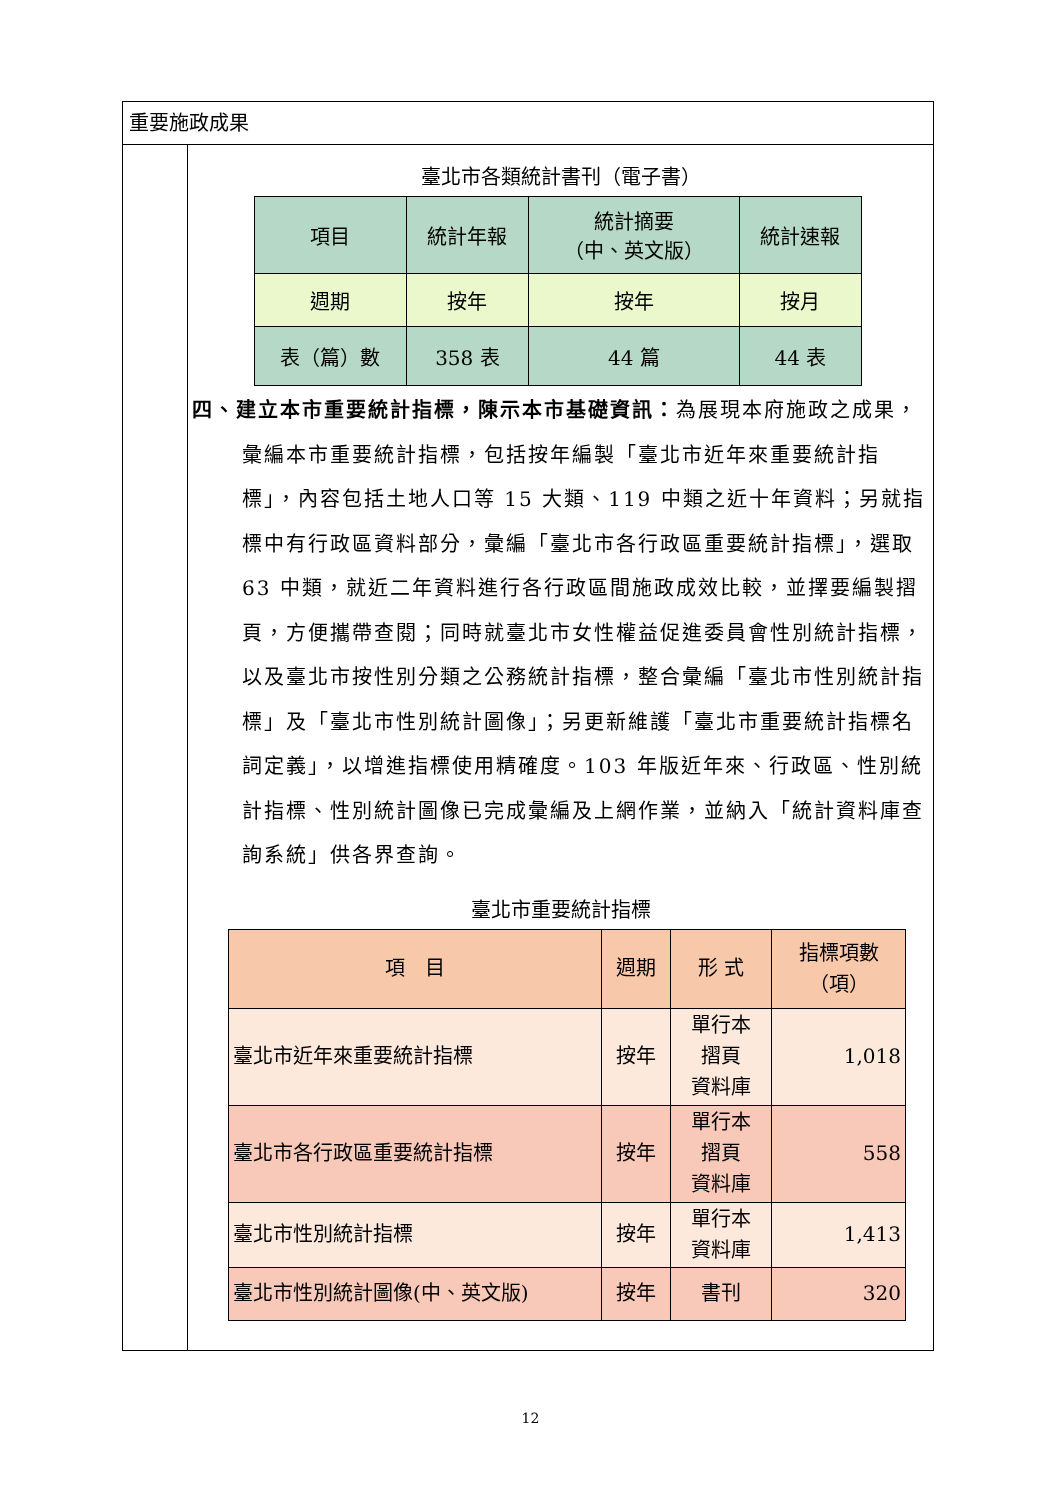重要施政成果
臺北市各類統計書刊（電子書）
| 項目 | 統計年報 | 統計摘要 （中、英文版） | 統計速報 |
| 週期 | 按年 | 按年 | 按月 |
| 表（篇）數 | 358 表 | 44 篇 | 44 表 |
四、建立本市重要統計指標，陳示本市基礎資訊：為展現本府施政之成果，彙編本市重要統計指標，包括按年編製「臺北市近年來重要統計指標」，內容包括土地人口等 15 大類、119 中類之近十年資料；另就指標中有行政區資料部分，彙編「臺北市各行政區重要統計指標」，選取 63 中類，就近二年資料進行各行政區間施政成效比較，並擇要編製摺頁，方便攜帶查閱；同時就臺北市女性權益促進委員會性別統計指標，以及臺北市按性別分類之公務統計指標，整合彙編「臺北市性別統計指標」及「臺北市性別統計圖像」；另更新維護「臺北市重要統計指標名詞定義」，以增進指標使用精確度。103 年版近年來、行政區、性別統計指標、性別統計圖像已完成彙編及上網作業，並納入「統計資料庫查詢系統」供各界查詢。
臺北市重要統計指標
| 項 目 | 週期 | 形 式 | 指標項數 （項） |
| 臺北市近年來重要統計指標 | 按年 | 單行本 摺頁 資料庫 | 1,018 |
| 臺北市各行政區重要統計指標 | 按年 | 單行本 摺頁 資料庫 | 558 |
| 臺北市性別統計指標 | 按年 | 單行本 資料庫 | 1,413 |
| 臺北市性別統計圖像(中、英文版) | 按年 | 書刊 | 320 |
12